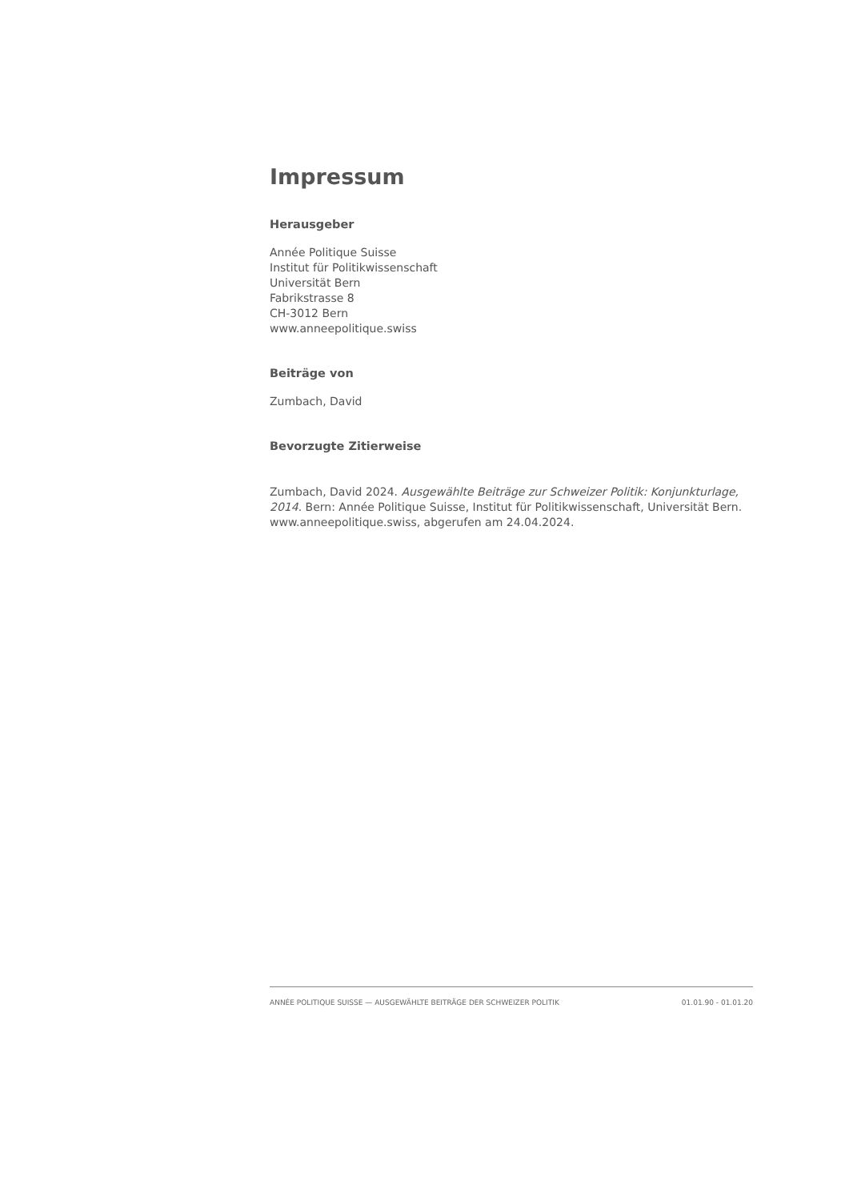Impressum
Herausgeber
Année Politique Suisse
Institut für Politikwissenschaft
Universität Bern
Fabrikstrasse 8
CH-3012 Bern
www.anneepolitique.swiss
Beiträge von
Zumbach, David
Bevorzugte Zitierweise
Zumbach, David 2024. Ausgewählte Beiträge zur Schweizer Politik: Konjunkturlage, 2014. Bern: Année Politique Suisse, Institut für Politikwissenschaft, Universität Bern. www.anneepolitique.swiss, abgerufen am 24.04.2024.
ANNÉE POLITIQUE SUISSE — AUSGEWÄHLTE BEITRÄGE DER SCHWEIZER POLITIK 01.01.90 - 01.01.20